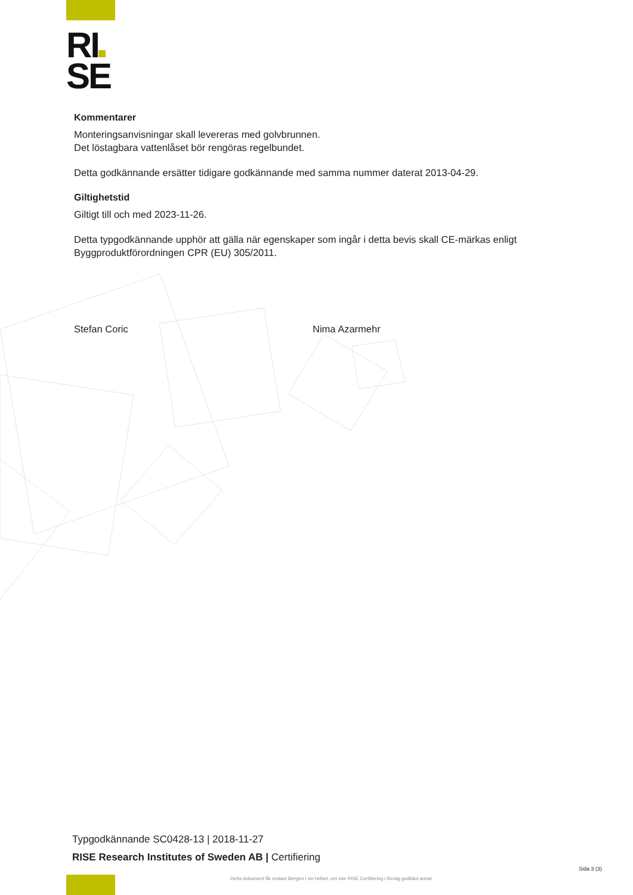RI
SE
Kommentarer
Monteringsanvisningar skall levereras med golvbrunnen.
Det löstagbara vattenlåset bör rengöras regelbundet.
Detta godkännande ersätter tidigare godkännande med samma nummer daterat 2013-04-29.
Giltighetstid
Giltigt till och med 2023-11-26.
Detta typgodkännande upphör att gälla när egenskaper som ingår i detta bevis skall CE-märkas enligt Byggproduktförordningen CPR (EU) 305/2011.
Stefan Coric Nima Azarmehr
Typgodkännande SC0428-13 | 2018-11-27
RISE Research Institutes of Sweden AB | Certifiering
Sida 3 (3)
Detta dokument får endast återges i sin helhet, om inte RISE Certifiering i förväg godkänt annat.